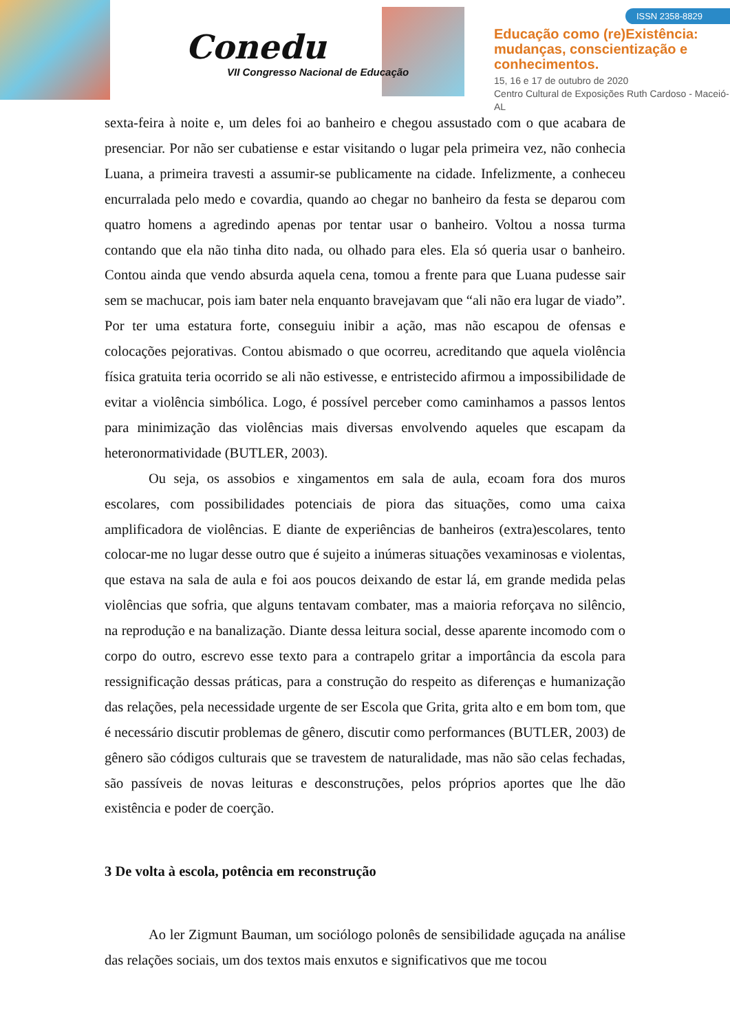Conedu
VII Congresso Nacional de Educação
ISSN 2358-8829
Educação como (re)Existência:
mudanças, conscientização e
conhecimentos.
15, 16 e 17 de outubro de 2020
Centro Cultural de Exposições Ruth Cardoso - Maceió-AL
sexta-feira à noite e, um deles foi ao banheiro e chegou assustado com o que acabara de presenciar. Por não ser cubatiense e estar visitando o lugar pela primeira vez, não conhecia Luana, a primeira travesti a assumir-se publicamente na cidade. Infelizmente, a conheceu encurralada pelo medo e covardia, quando ao chegar no banheiro da festa se deparou com quatro homens a agredindo apenas por tentar usar o banheiro. Voltou a nossa turma contando que ela não tinha dito nada, ou olhado para eles. Ela só queria usar o banheiro. Contou ainda que vendo absurda aquela cena, tomou a frente para que Luana pudesse sair sem se machucar, pois iam bater nela enquanto bravejavam que “ali não era lugar de viado”. Por ter uma estatura forte, conseguiu inibir a ação, mas não escapou de ofensas e colocações pejorativas. Contou abismado o que ocorreu, acreditando que aquela violência física gratuita teria ocorrido se ali não estivesse, e entristecido afirmou a impossibilidade de evitar a violência simbólica. Logo, é possível perceber como caminhamos a passos lentos para minimização das violências mais diversas envolvendo aqueles que escapam da heteronormatividade (BUTLER, 2003).
Ou seja, os assobios e xingamentos em sala de aula, ecoam fora dos muros escolares, com possibilidades potenciais de piora das situações, como uma caixa amplificadora de violências. E diante de experiências de banheiros (extra)escolares, tento colocar-me no lugar desse outro que é sujeito a inúmeras situações vexaminosas e violentas, que estava na sala de aula e foi aos poucos deixando de estar lá, em grande medida pelas violências que sofria, que alguns tentavam combater, mas a maioria reforçava no silêncio, na reprodução e na banalização. Diante dessa leitura social, desse aparente incomodo com o corpo do outro, escrevo esse texto para a contrapelo gritar a importância da escola para ressignificação dessas práticas, para a construção do respeito as diferenças e humanização das relações, pela necessidade urgente de ser Escola que Grita, grita alto e em bom tom, que é necessário discutir problemas de gênero, discutir como performances (BUTLER, 2003) de gênero são códigos culturais que se travestem de naturalidade, mas não são celas fechadas, são passíveis de novas leituras e desconstruções, pelos próprios aportes que lhe dão existência e poder de coerção.
3 De volta à escola, potência em reconstrução
Ao ler Zigmunt Bauman, um sociólogo polonês de sensibilidade aguçada na análise das relações sociais, um dos textos mais enxutos e significativos que me tocou